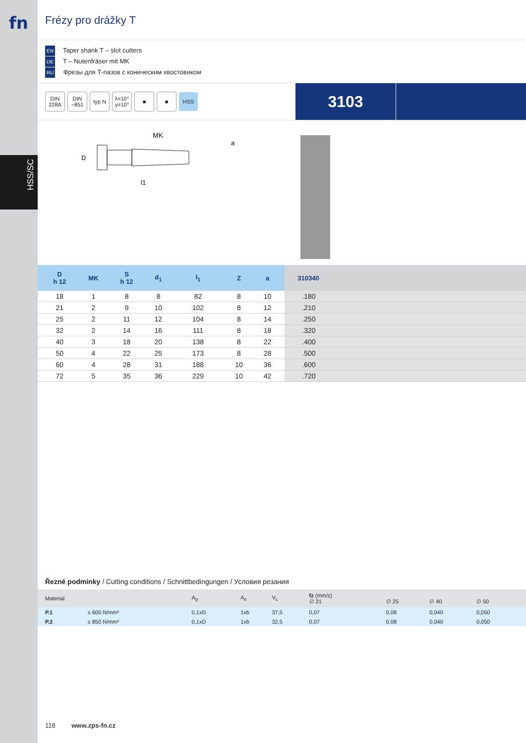fn
HSS/SC
Frézy pro drážky T
EN Taper shank T – slot cutters
DE T – Nutenfräser mit MK
RU Фрезы для Т-пазов с коническим хвостовиком
DIN 228A
DIN ~851
typ N
λ=10° γ=10°
■ ■ HSS
3103
MK
D
l1
a
| D h 12 | MK | S h 12 | d<sub>1</sub> | l<sub>1</sub> | Z | a | 310340 |
| --- | --- | --- | --- | --- | --- | --- | --- |
| 18 | 1 | 8 | 8 | 82 | 8 | 10 | .180 |
| 21 | 2 | 9 | 10 | 102 | 8 | 12 | .210 |
| 25 | 2 | 11 | 12 | 104 | 8 | 14 | .250 |
| 32 | 2 | 14 | 16 | 111 | 8 | 18 | .320 |
| 40 | 3 | 18 | 20 | 138 | 8 | 22 | .400 |
| 50 | 4 | 22 | 25 | 173 | 8 | 28 | .500 |
| 60 | 4 | 28 | 31 | 188 | 10 | 36 | .600 |
| 72 | 5 | 35 | 36 | 229 | 10 | 42 | .720 |
Řezné podmínky / Cutting conditions / Schnittbedingungen / Условия резания
| Material | | A<sub>p</sub> | A<sub>e</sub> | V<sub>c</sub> | fz (mm/z) ∅ 21 | ∅ 25 | ∅ 40 | ∅ 50 | |
| --- | --- | --- | --- | --- | --- | --- | --- | --- | --- |
| P.1 | ≤ 600 N/mm² | 0,1xD | 1xb | 37,5 | 0,07 | 0,08 | 0,040 | 0,050 | |
| P.2 | ≤ 850 N/mm² | 0,1xD | 1xb | 32,5 | 0,07 | 0,08 | 0,040 | 0,050 | |
118 www.zps-fn.cz